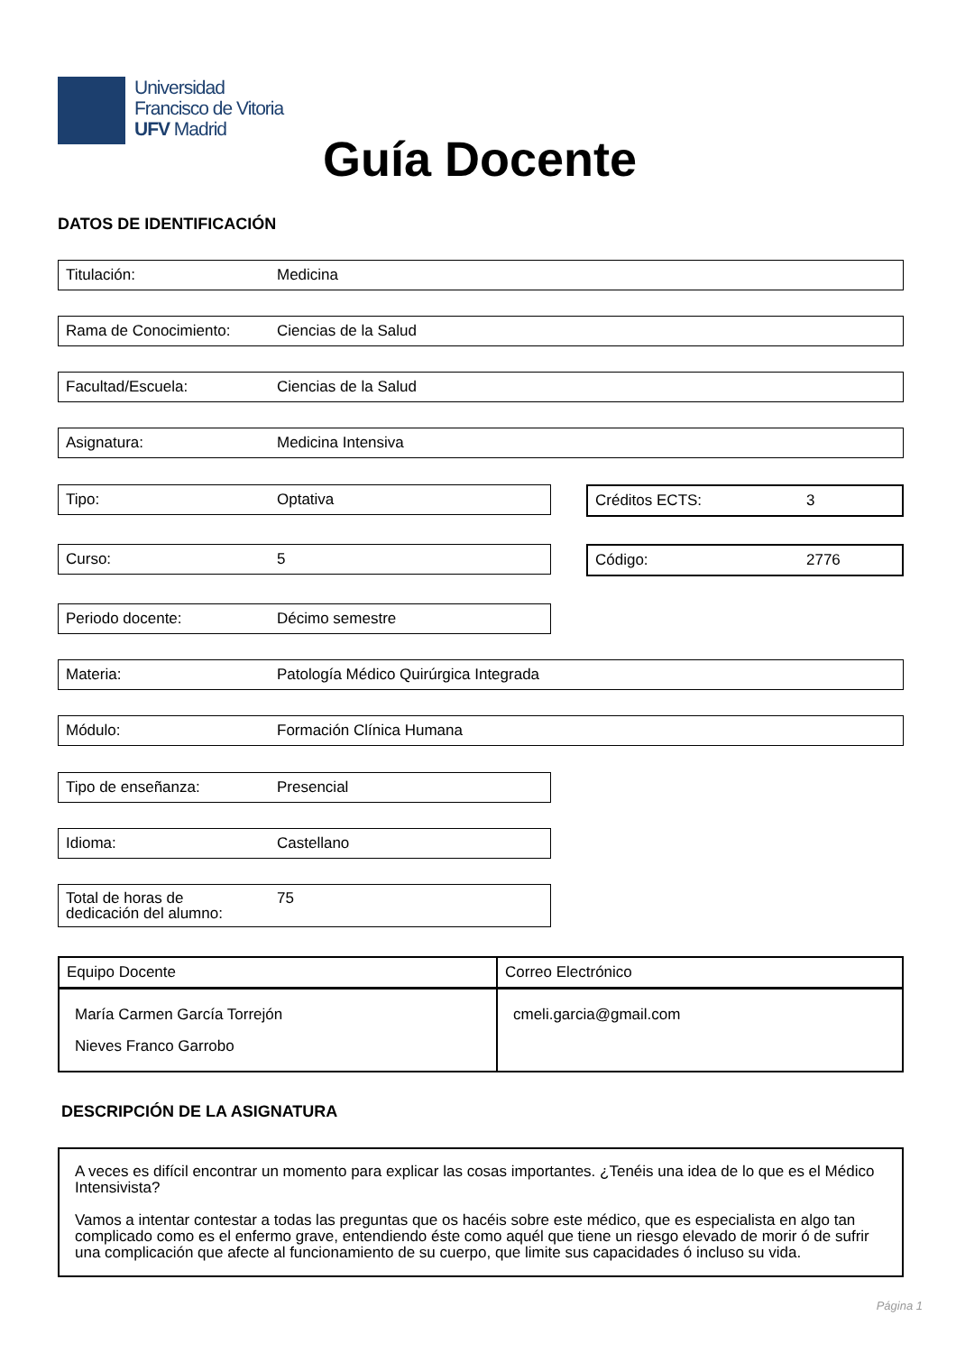Universidad
Francisco de Vitoria
UFV Madrid
Guía Docente
DATOS DE IDENTIFICACIÓN
Titulación: Medicina
Rama de Conocimiento: Ciencias de la Salud
Facultad/Escuela: Ciencias de la Salud
Asignatura: Medicina Intensiva
Tipo: Optativa Créditos ECTS: 3
Curso: 5 Código: 2776
Periodo docente: Décimo semestre
Materia: Patología Médico Quirúrgica Integrada
Módulo: Formación Clínica Humana
Tipo de enseñanza: Presencial
Idioma: Castellano
Total de horas de
dedicación del alumno: 75
| Equipo Docente | Correo Electrónico |
| --- | --- |
| María Carmen García Torrejón Nieves Franco Garrobo | cmeli.garcia@gmail.com |
DESCRIPCIÓN DE LA ASIGNATURA
A veces es difícil encontrar un momento para explicar las cosas importantes. ¿Tenéis una idea de lo que es el Médico Intensivista?
Vamos a intentar contestar a todas las preguntas que os hacéis sobre este médico, que es especialista en algo tan complicado como es el enfermo grave, entendiendo éste como aquél que tiene un riesgo elevado de morir ó de sufrir una complicación que afecte al funcionamiento de su cuerpo, que limite sus capacidades ó incluso su vida.
Página 1